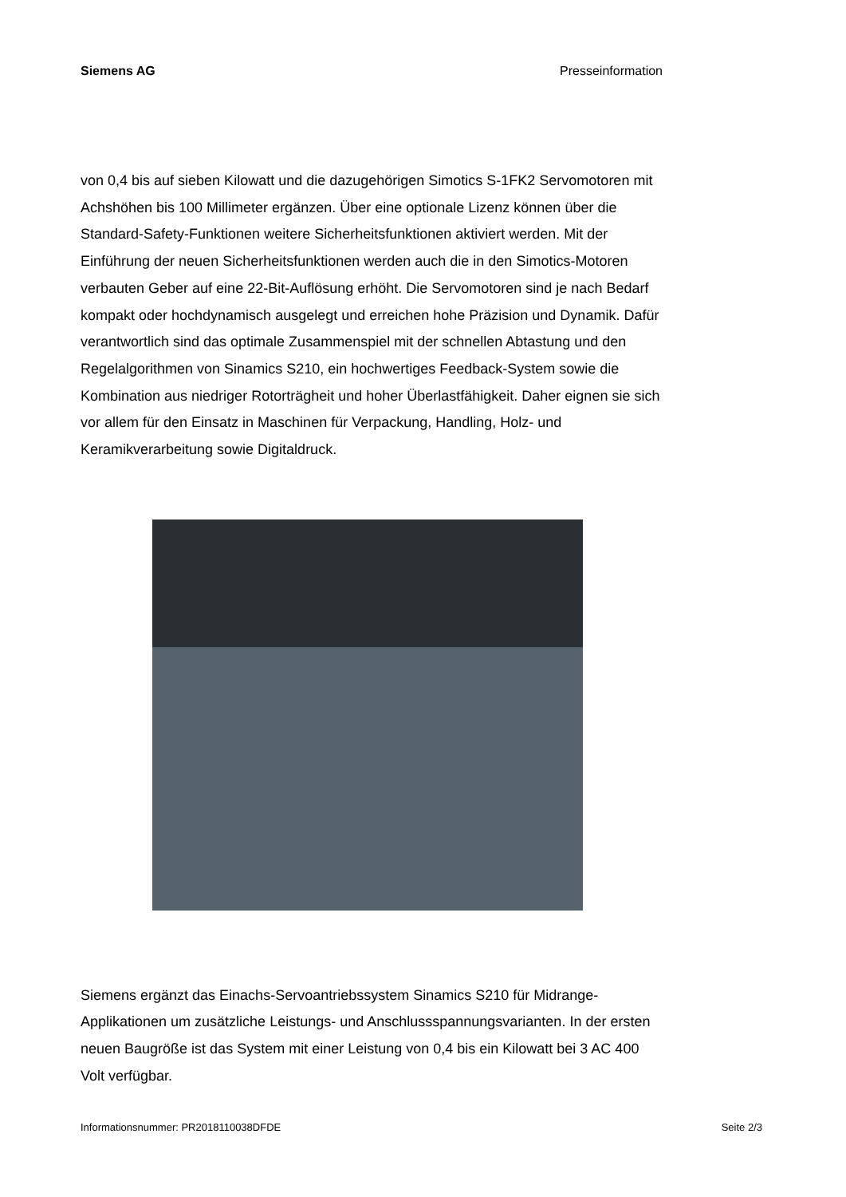Siemens AG Presseinformation
von 0,4 bis auf sieben Kilowatt und die dazugehörigen Simotics S-1FK2 Servomotoren mit Achshöhen bis 100 Millimeter ergänzen. Über eine optionale Lizenz können über die Standard-Safety-Funktionen weitere Sicherheitsfunktionen aktiviert werden. Mit der Einführung der neuen Sicherheitsfunktionen werden auch die in den Simotics-Motoren verbauten Geber auf eine 22-Bit-Auflösung erhöht. Die Servomotoren sind je nach Bedarf kompakt oder hochdynamisch ausgelegt und erreichen hohe Präzision und Dynamik. Dafür verantwortlich sind das optimale Zusammenspiel mit der schnellen Abtastung und den Regelalgorithmen von Sinamics S210, ein hochwertiges Feedback-System sowie die Kombination aus niedriger Rotorträgheit und hoher Überlastfähigkeit. Daher eignen sie sich vor allem für den Einsatz in Maschinen für Verpackung, Handling, Holz- und Keramikverarbeitung sowie Digitaldruck.
Siemens ergänzt das Einachs-Servoantriebssystem Sinamics S210 für Midrange-Applikationen um zusätzliche Leistungs- und Anschlussspannungsvarianten. In der ersten neuen Baugröße ist das System mit einer Leistung von 0,4 bis ein Kilowatt bei 3 AC 400 Volt verfügbar.
Informationsnummer: PR2018110038DFDE Seite 2/3